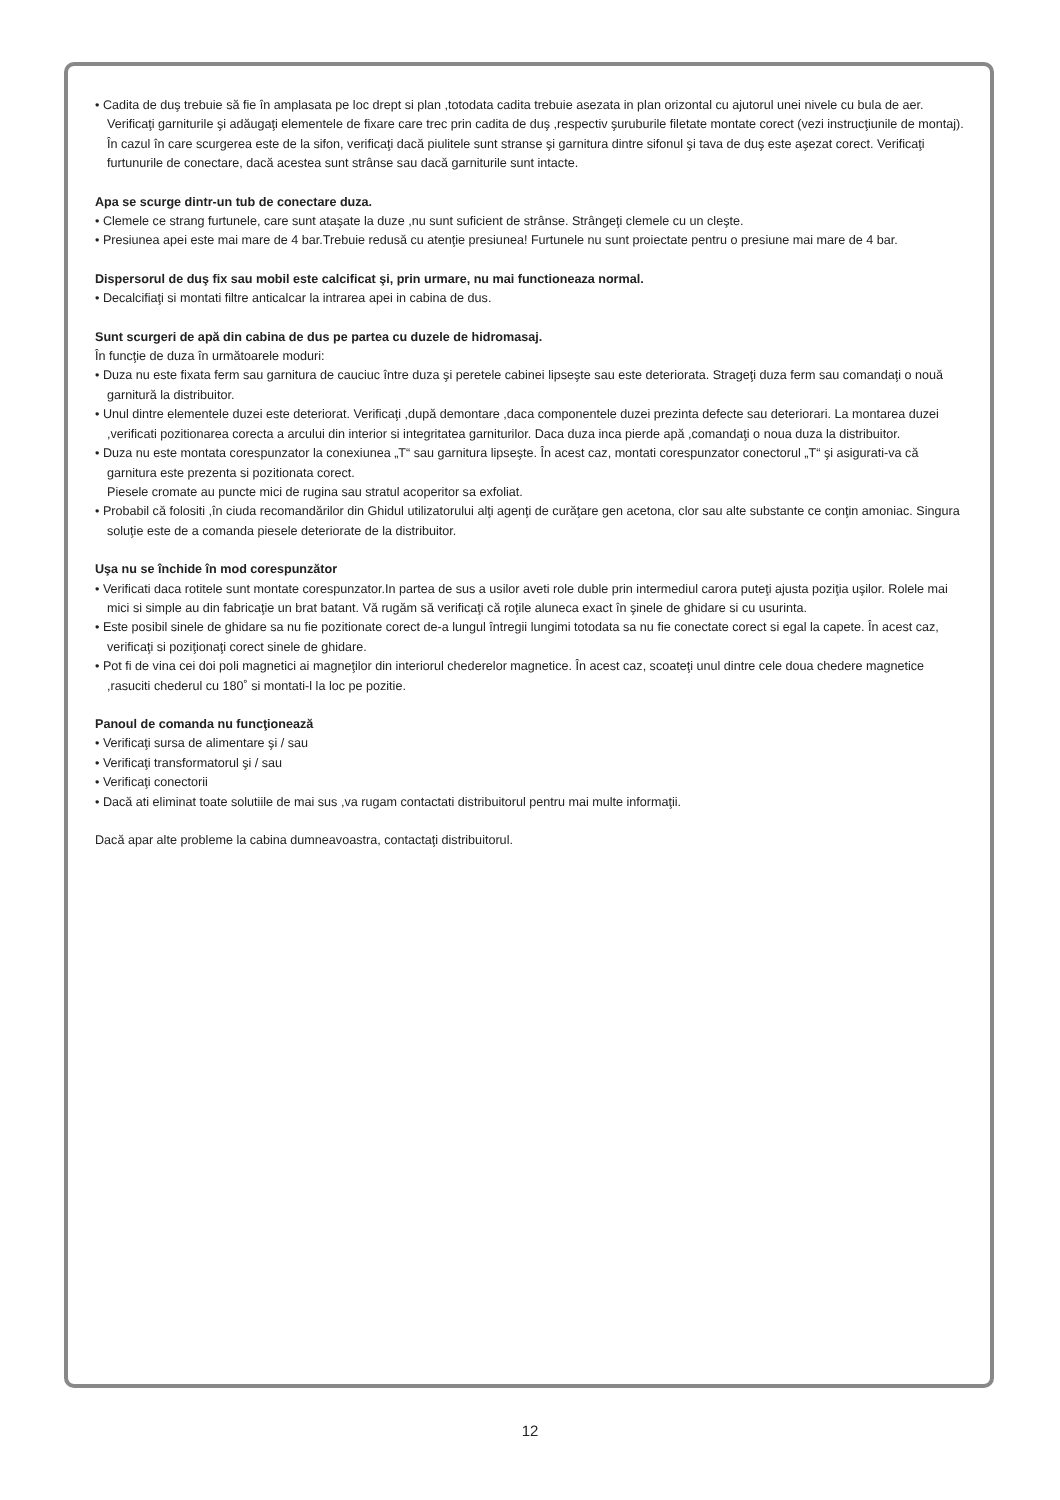• Cadita de duş trebuie să fie în amplasata pe loc drept si plan ,totodata cadita trebuie asezata in plan orizontal cu ajutorul unei nivele cu bula de aer. Verificaţi garniturile şi adăugaţi elementele de fixare care trec prin cadita de duş ,respectiv şuruburile filetate montate corect (vezi instrucţiunile de montaj). În cazul în care scurgerea este de la sifon, verificaţi dacă piulitele sunt stranse şi garnitura dintre sifonul şi tava de duş este aşezat corect. Verificaţi furtunurile de conectare, dacă acestea sunt strânse sau dacă garniturile sunt intacte.
Apa se scurge dintr-un tub de conectare duza.
• Clemele ce strang furtunele, care sunt ataşate la duze ,nu sunt suficient de strânse. Strângeţi clemele cu un cleşte.
• Presiunea apei este mai mare de 4 bar.Trebuie redusă cu atenţie presiunea! Furtunele nu sunt proiectate pentru o presiune mai mare de 4 bar.
Dispersorul de duş fix sau mobil este calcificat şi, prin urmare, nu mai functioneaza normal.
• Decalcifiaţi si montati filtre anticalcar la intrarea apei in cabina de dus.
Sunt scurgeri de apă din cabina de dus pe partea cu duzele de hidromasaj.
În funcţie de duza în următoarele moduri:
• Duza nu este fixata ferm sau garnitura de cauciuc între duza şi peretele cabinei lipseşte sau este deteriorata. Strageţi duza ferm sau comandaţi o nouă garnitură la distribuitor.
• Unul dintre elementele duzei este deteriorat. Verificaţi ,după demontare ,daca componentele duzei prezinta defecte sau deteriorari. La montarea duzei ,verificati pozitionarea corecta a arcului din interior si integritatea garniturilor. Daca duza inca pierde apă ,comandaţi o noua duza la distribuitor.
• Duza nu este montata corespunzator la conexiunea „T“ sau garnitura lipseşte. În acest caz, montati corespunzator conectorul „T“ şi asigurati-va că garnitura este prezenta si pozitionata corect.
Piesele cromate au puncte mici de rugina sau stratul acoperitor sa exfoliat.
• Probabil că folositi ,în ciuda recomandărilor din Ghidul utilizatorului alţi agenţi de curăţare gen acetona, clor sau alte substante ce conţin amoniac. Singura soluţie este de a comanda piesele deteriorate de la distribuitor.
Uşa nu se închide în mod corespunzător
• Verificati daca rotitele sunt montate corespunzator.In partea de sus a usilor aveti role duble prin intermediul carora puteţi ajusta poziţia uşilor. Rolele mai mici si simple au din fabricaţie un brat batant. Vă rugăm să verificaţi că roţile aluneca exact în şinele de ghidare si cu usurinta.
• Este posibil sinele de ghidare sa nu fie pozitionate corect de-a lungul întregii lungimi totodata sa nu fie conectate corect si egal la capete. În acest caz, verificaţi si poziţionaţi corect sinele de ghidare.
• Pot fi de vina cei doi poli magnetici ai magneţilor din interiorul chederelor magnetice. În acest caz, scoateţi unul dintre cele doua chedere magnetice ,rasuciti chederul cu 180˚ si montati-l la loc pe pozitie.
Panoul de comanda nu funcţionează
• Verificaţi sursa de alimentare şi / sau
• Verificaţi transformatorul şi / sau
• Verificaţi conectorii
• Dacă ati eliminat toate solutiile de mai sus ,va rugam contactati distribuitorul pentru mai multe informaţii.
Dacă apar alte probleme la cabina dumneavoastra, contactaţi distribuitorul.
12